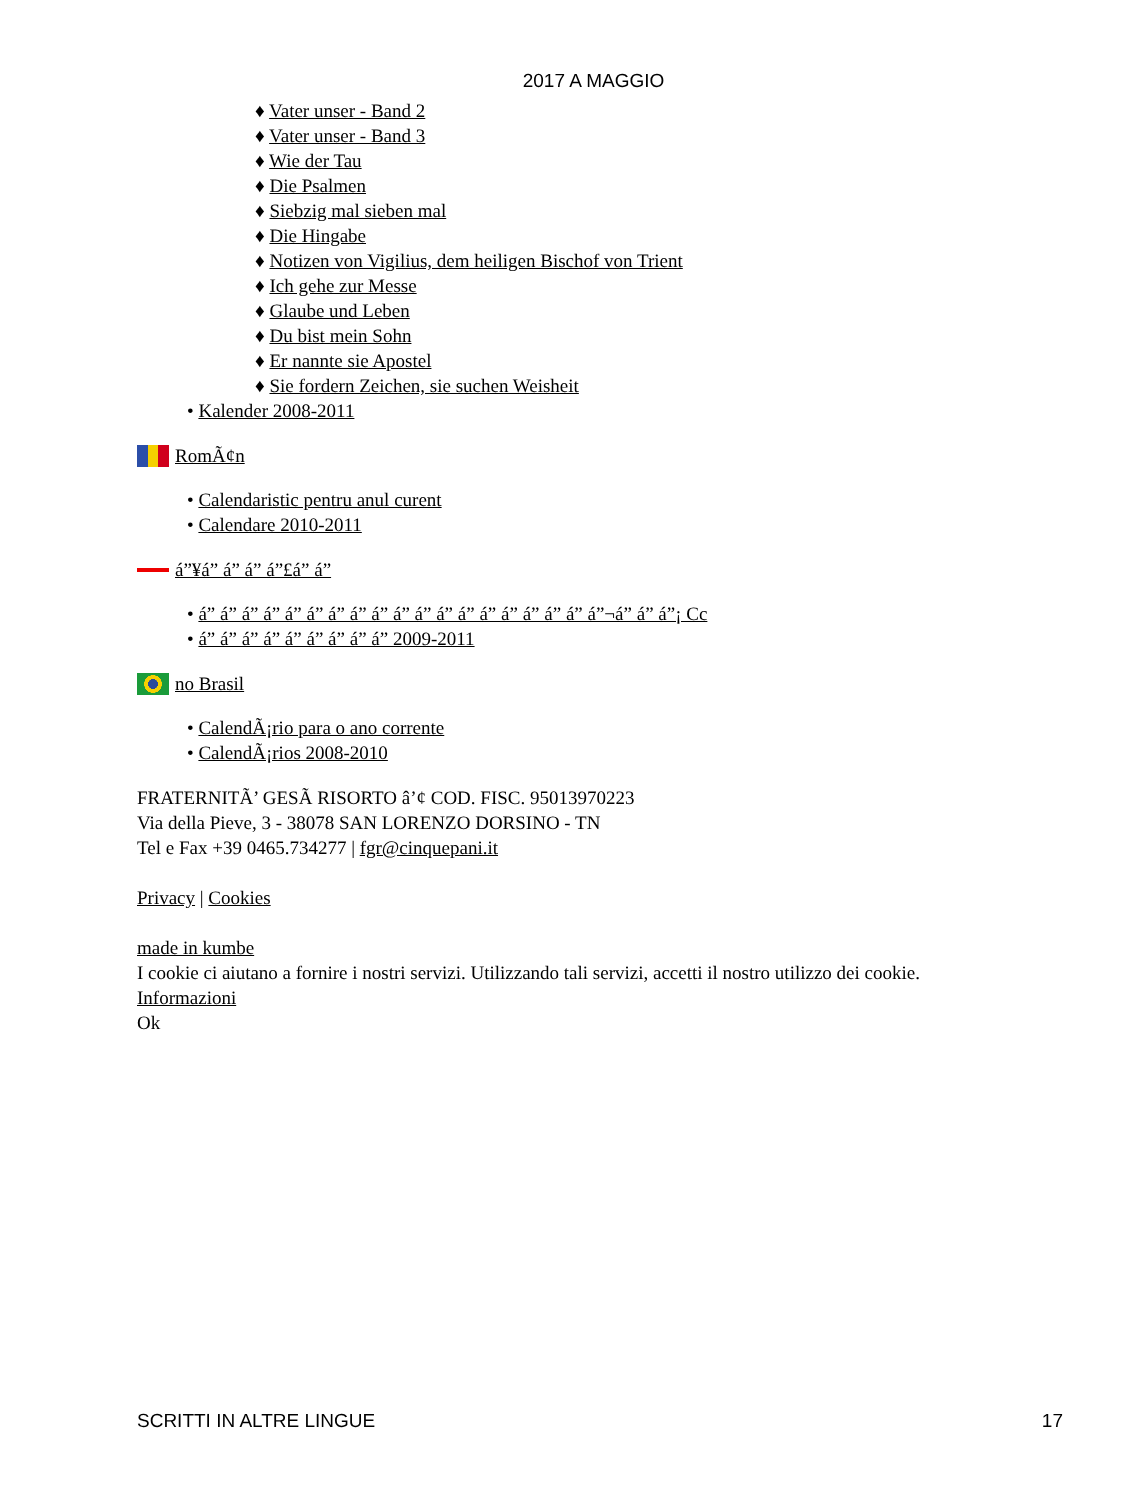2017 A MAGGIO
♦ Vater unser - Band 2
♦ Vater unser - Band 3
♦ Wie der Tau
♦ Die Psalmen
♦ Siebzig mal sieben mal
♦ Die Hingabe
♦ Notizen von Vigilius, dem heiligen Bischof von Trient
♦ Ich gehe zur Messe
♦ Glaube und Leben
♦ Du bist mein Sohn
♦ Er nannte sie Apostel
♦ Sie fordern Zeichen, sie suchen Weisheit
• Kalender 2008-2011
RomÃ¢n
• Calendaristic pentru anul curent
• Calendare 2010-2011
á”¥á” á” á” á”£á” á”
• á” á” á” á” á” á” á” á” á” á” á” á” á” á” á” á” á” á” á”¬á” á” á”¡ Cc
• á” á” á” á” á” á” á” á” á” 2009-2011
no Brasil
• CalendÃ¡rio para o ano corrente
• CalendÃ¡rios 2008-2010
FRATERNITÃ’ GESÃ RISORTO â’¢ COD. FISC. 95013970223
Via della Pieve, 3 - 38078 SAN LORENZO DORSINO - TN
Tel e Fax +39 0465.734277 | fgr@cinquepani.it
Privacy | Cookies
made in kumbe
I cookie ci aiutano a fornire i nostri servizi. Utilizzando tali servizi, accetti il nostro utilizzo dei cookie.
Informazioni
Ok
SCRITTI IN ALTRE LINGUE 17